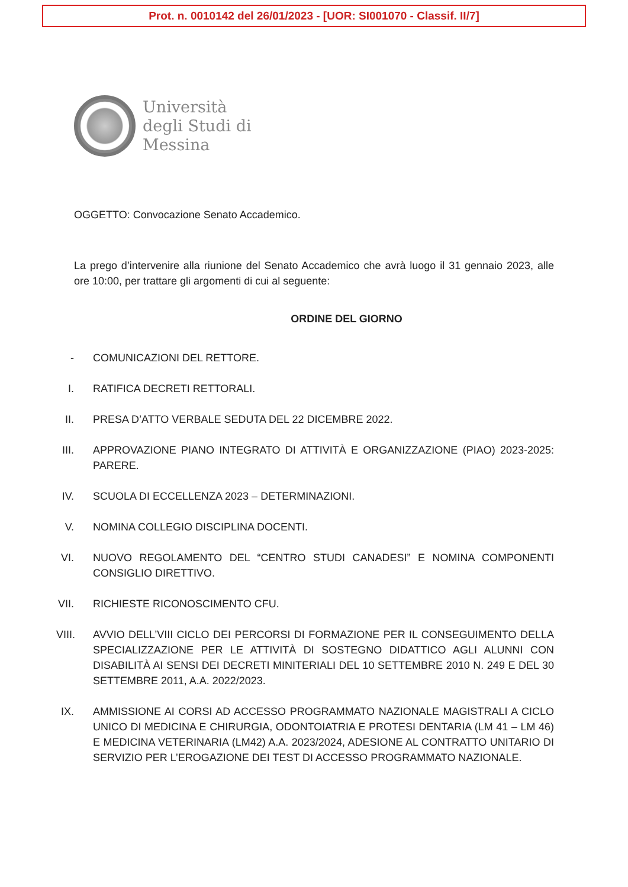Prot. n. 0010142 del 26/01/2023 - [UOR: SI001070 - Classif. II/7]
Università
degli Studi di
Messina
OGGETTO: Convocazione Senato Accademico.
La prego d’intervenire alla riunione del Senato Accademico che avrà luogo il 31 gennaio 2023, alle ore 10:00, per trattare gli argomenti di cui al seguente:
ORDINE DEL GIORNO
- COMUNICAZIONI DEL RETTORE.
I. RATIFICA DECRETI RETTORALI.
II. PRESA D’ATTO VERBALE SEDUTA DEL 22 DICEMBRE 2022.
III. APPROVAZIONE PIANO INTEGRATO DI ATTIVITÀ E ORGANIZZAZIONE (PIAO) 2023-2025: PARERE.
IV. SCUOLA DI ECCELLENZA 2023 – DETERMINAZIONI.
V. NOMINA COLLEGIO DISCIPLINA DOCENTI.
VI. NUOVO REGOLAMENTO DEL “CENTRO STUDI CANADESI” E NOMINA COMPONENTI CONSIGLIO DIRETTIVO.
VII. RICHIESTE RICONOSCIMENTO CFU.
VIII. AVVIO DELL’VIII CICLO DEI PERCORSI DI FORMAZIONE PER IL CONSEGUIMENTO DELLA SPECIALIZZAZIONE PER LE ATTIVITÀ DI SOSTEGNO DIDATTICO AGLI ALUNNI CON DISABILITÀ AI SENSI DEI DECRETI MINITERIALI DEL 10 SETTEMBRE 2010 N. 249 E DEL 30 SETTEMBRE 2011, A.A. 2022/2023.
IX. AMMISSIONE AI CORSI AD ACCESSO PROGRAMMATO NAZIONALE MAGISTRALI A CICLO UNICO DI MEDICINA E CHIRURGIA, ODONTOIATRIA E PROTESI DENTARIA (LM 41 – LM 46) E MEDICINA VETERINARIA (LM42) A.A. 2023/2024, ADESIONE AL CONTRATTO UNITARIO DI SERVIZIO PER L’EROGAZIONE DEI TEST DI ACCESSO PROGRAMMATO NAZIONALE.